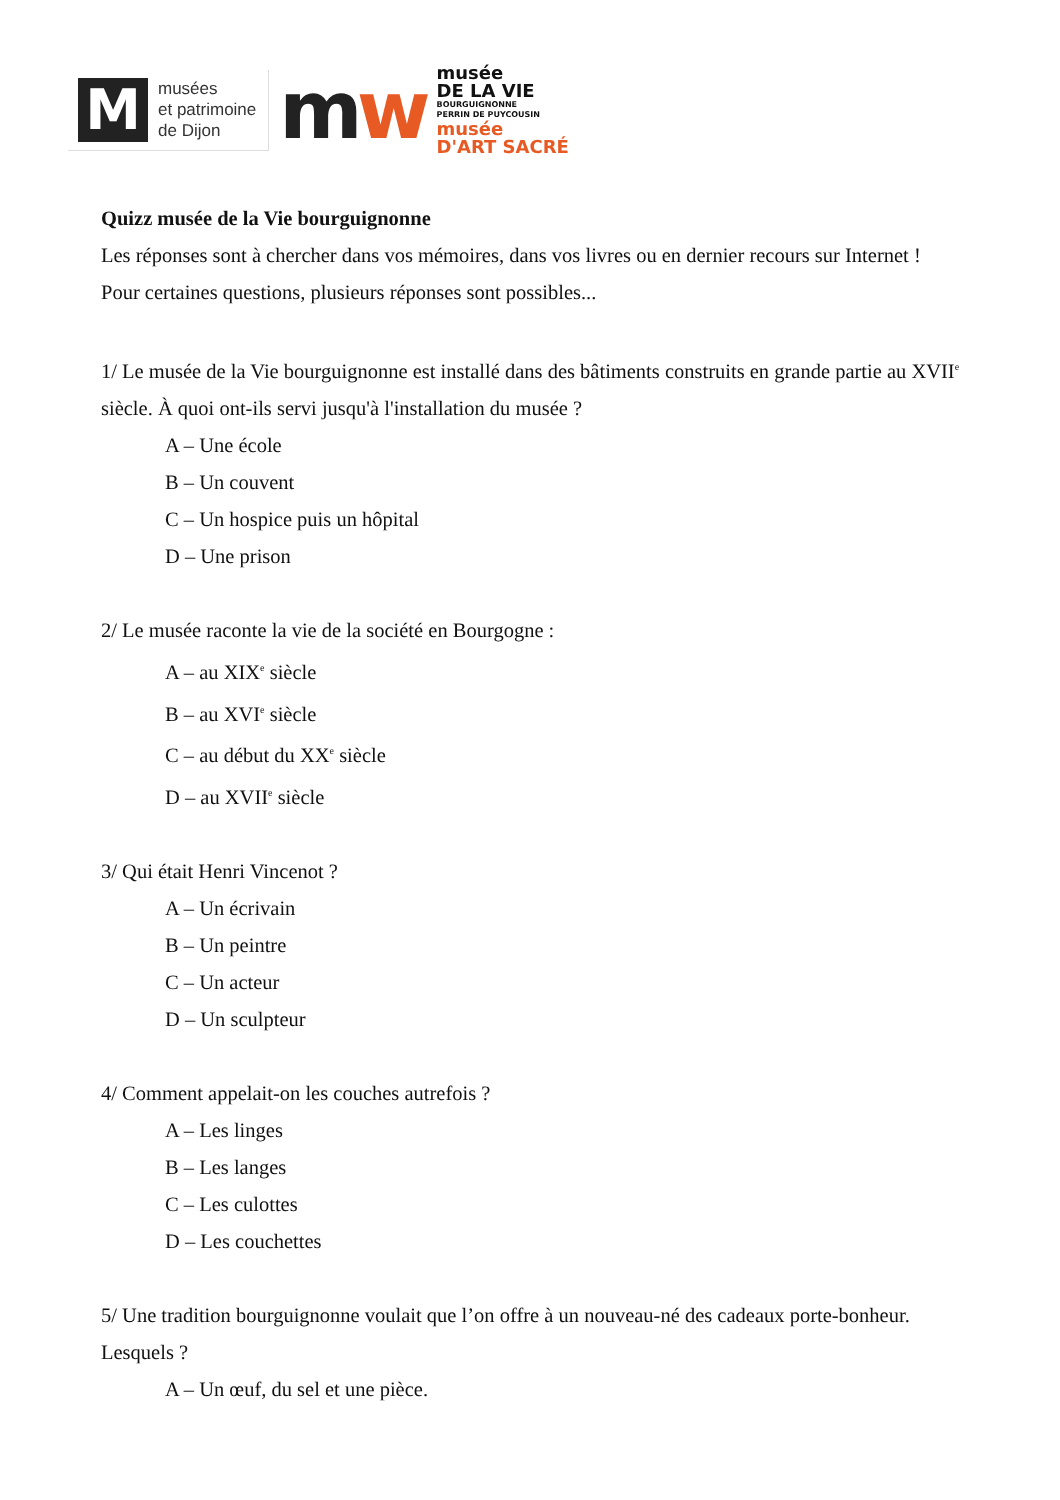M
musées
et patrimoine
de Dijon
mw
musée
DE LA VIE
BOURGUIGNONNE
PERRIN DE PUYCOUSIN
musée
D'ART SACRÉ
Quizz musée de la Vie bourguignonne
Les réponses sont à chercher dans vos mémoires, dans vos livres ou en dernier recours sur Internet !
Pour certaines questions, plusieurs réponses sont possibles...
1/ Le musée de la Vie bourguignonne est installé dans des bâtiments construits en grande partie au XVII<sup>e</sup> siècle. À quoi ont-ils servi jusqu'à l'installation du musée ?
A – Une école
B – Un couvent
C – Un hospice puis un hôpital
D – Une prison
2/ Le musée raconte la vie de la société en Bourgogne :
A – au XIX<sup>e</sup> siècle
B – au XVI<sup>e</sup> siècle
C – au début du XX<sup>e</sup> siècle
D – au XVII<sup>e</sup> siècle
3/ Qui était Henri Vincenot ?
A – Un écrivain
B – Un peintre
C – Un acteur
D – Un sculpteur
4/ Comment appelait-on les couches autrefois ?
A – Les linges
B – Les langes
C – Les culottes
D – Les couchettes
5/ Une tradition bourguignonne voulait que l’on offre à un nouveau-né des cadeaux porte-bonheur. Lesquels ?
A – Un œuf, du sel et une pièce.